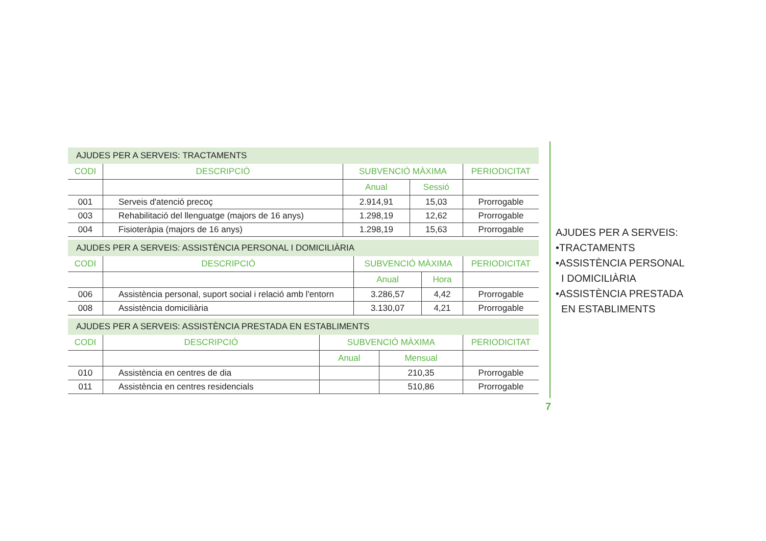AJUDES PER A SERVEIS: TRACTAMENTS
| CODI | DESCRIPCIÓ | SUBVENCIÓ MÀXIMA | | PERIODICITAT |
| --- | --- | --- | --- | --- |
| | | Anual | Sessió | |
| 001 | Serveis d'atenció precoç | 2.914,91 | 15,03 | Prorrogable |
| 003 | Rehabilitació del llenguatge (majors de 16 anys) | 1.298,19 | 12,62 | Prorrogable |
| 004 | Fisioteràpia (majors de 16 anys) | 1.298,19 | 15,63 | Prorrogable |
AJUDES PER A SERVEIS: ASSISTÈNCIA PERSONAL I DOMICILIÀRIA
| CODI | DESCRIPCIÓ | SUBVENCIÓ MÀXIMA | | PERIODICITAT |
| --- | --- | --- | --- | --- |
| | | Anual | Hora | |
| 006 | Assistència personal, suport social i relació amb l'entorn | 3.286,57 | 4,42 | Prorrogable |
| 008 | Assistència domiciliària | 3.130,07 | 4,21 | Prorrogable |
AJUDES PER A SERVEIS: ASSISTÈNCIA PRESTADA EN ESTABLIMENTS
| CODI | DESCRIPCIÓ | SUBVENCIÓ MÀXIMA | | PERIODICITAT |
| --- | --- | --- | --- | --- |
| | | Anual | Mensual | |
| 010 | Assistència en centres de dia | | 210,35 | Prorrogable |
| 011 | Assistència en centres residencials | | 510,86 | Prorrogable |
AJUDES PER A SERVEIS:
•TRACTAMENTS
•ASSISTÈNCIA PERSONAL
I DOMICILIÀRIA
•ASSISTÈNCIA PRESTADA
EN ESTABLIMENTS
7